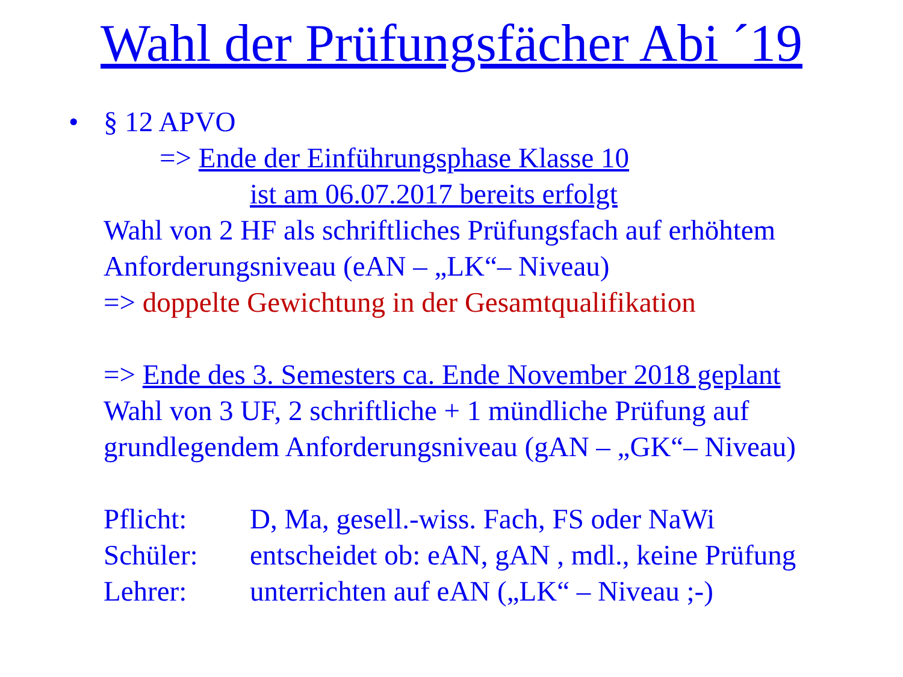Wahl der Prüfungsfächer Abi ´19
•
§ 12 APVO
=> Ende der Einführungsphase Klasse 10
ist am 06.07.2017 bereits erfolgt
Wahl von 2 HF als schriftliches Prüfungsfach auf erhöhtem Anforderungsniveau (eAN – „LK“– Niveau)
=> doppelte Gewichtung in der Gesamtqualifikation
=> Ende des 3. Semesters ca. Ende November 2018 geplant
Wahl von 3 UF, 2 schriftliche + 1 mündliche Prüfung auf grundlegendem Anforderungsniveau (gAN – „GK“– Niveau)
Pflicht: D, Ma, gesell.-wiss. Fach, FS oder NaWi
Schüler: entscheidet ob: eAN, gAN , mdl., keine Prüfung
Lehrer: unterrichten auf eAN („LK“ – Niveau ;-)